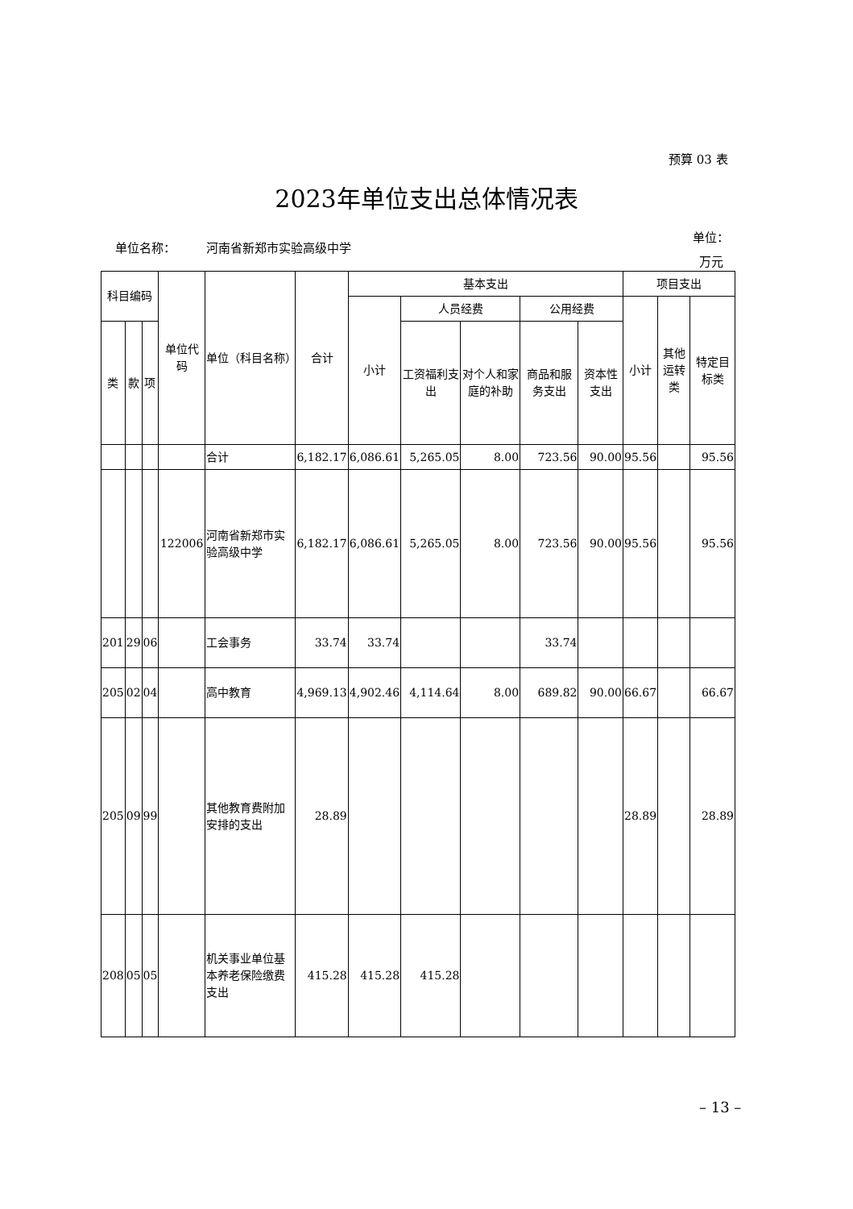预算 03 表
2023年单位支出总体情况表
单位名称： 河南省新郑市实验高级中学
单位：
万元
| 科目编码 | | | 单位代码 | 单位（科目名称） | 合计 | 基本支出 | | | | | 项目支出 | | |
| --- | --- | --- | --- | --- | --- | --- | --- | --- | --- | --- | --- | --- | --- |
| | | | | | | 小计 | 人员经费 | | 公用经费 | | 小计 | 其他运转类 | 特定目标类 |
| 类 | 款 | 项 | | | | | 工资福利支出 | 对个人和家庭的补助 | 商品和服务支出 | 资本性支出 | | | |
| | | | | 合计 | 6,182.17 | 6,086.61 | 5,265.05 | 8.00 | 723.56 | 90.00 | 95.56 | | 95.56 |
| | | | 122006 | 河南省新郑市实验高级中学 | 6,182.17 | 6,086.61 | 5,265.05 | 8.00 | 723.56 | 90.00 | 95.56 | | 95.56 |
| 201 | 29 | 06 | | 工会事务 | 33.74 | 33.74 | | | 33.74 | | | | |
| 205 | 02 | 04 | | 高中教育 | 4,969.13 | 4,902.46 | 4,114.64 | 8.00 | 689.82 | 90.00 | 66.67 | | 66.67 |
| 205 | 09 | 99 | | 其他教育费附加安排的支出 | 28.89 | | | | | | 28.89 | | 28.89 |
| 208 | 05 | 05 | | 机关事业单位基本养老保险缴费支出 | 415.28 | 415.28 | 415.28 | | | | | | |
– 13 –